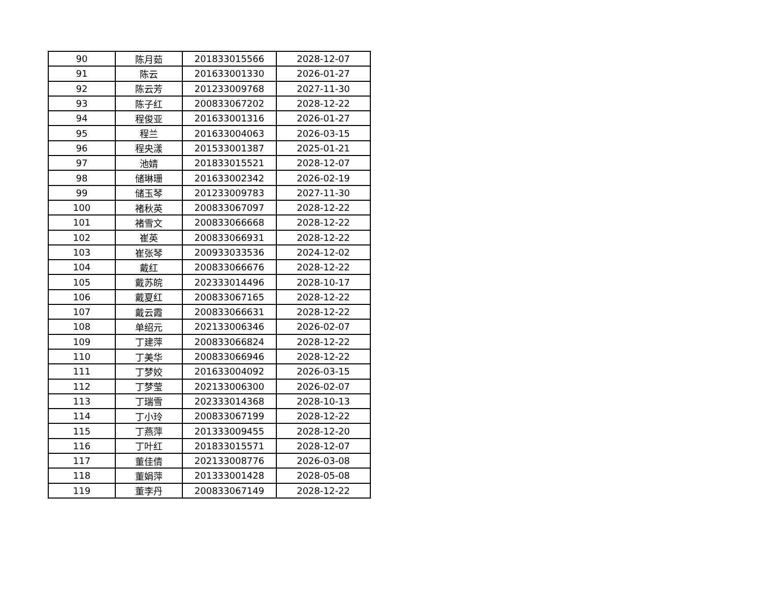| 90 | 陈月茹 | 201833015566 | 2028-12-07 |
| 91 | 陈云 | 201633001330 | 2026-01-27 |
| 92 | 陈云芳 | 201233009768 | 2027-11-30 |
| 93 | 陈子红 | 200833067202 | 2028-12-22 |
| 94 | 程俊亚 | 201633001316 | 2026-01-27 |
| 95 | 程兰 | 201633004063 | 2026-03-15 |
| 96 | 程央漾 | 201533001387 | 2025-01-21 |
| 97 | 池婧 | 201833015521 | 2028-12-07 |
| 98 | 储琳珊 | 201633002342 | 2026-02-19 |
| 99 | 储玉琴 | 201233009783 | 2027-11-30 |
| 100 | 褚秋英 | 200833067097 | 2028-12-22 |
| 101 | 褚雪文 | 200833066668 | 2028-12-22 |
| 102 | 崔英 | 200833066931 | 2028-12-22 |
| 103 | 崔张琴 | 200933033536 | 2024-12-02 |
| 104 | 戴红 | 200833066676 | 2028-12-22 |
| 105 | 戴苏皖 | 202333014496 | 2028-10-17 |
| 106 | 戴夏红 | 200833067165 | 2028-12-22 |
| 107 | 戴云霞 | 200833066631 | 2028-12-22 |
| 108 | 单绍元 | 202133006346 | 2026-02-07 |
| 109 | 丁建萍 | 200833066824 | 2028-12-22 |
| 110 | 丁美华 | 200833066946 | 2028-12-22 |
| 111 | 丁梦姣 | 201633004092 | 2026-03-15 |
| 112 | 丁梦莹 | 202133006300 | 2026-02-07 |
| 113 | 丁瑞雪 | 202333014368 | 2028-10-13 |
| 114 | 丁小玲 | 200833067199 | 2028-12-22 |
| 115 | 丁燕萍 | 201333009455 | 2028-12-20 |
| 116 | 丁叶红 | 201833015571 | 2028-12-07 |
| 117 | 董佳倩 | 202133008776 | 2026-03-08 |
| 118 | 董娟萍 | 201333001428 | 2028-05-08 |
| 119 | 董李丹 | 200833067149 | 2028-12-22 |